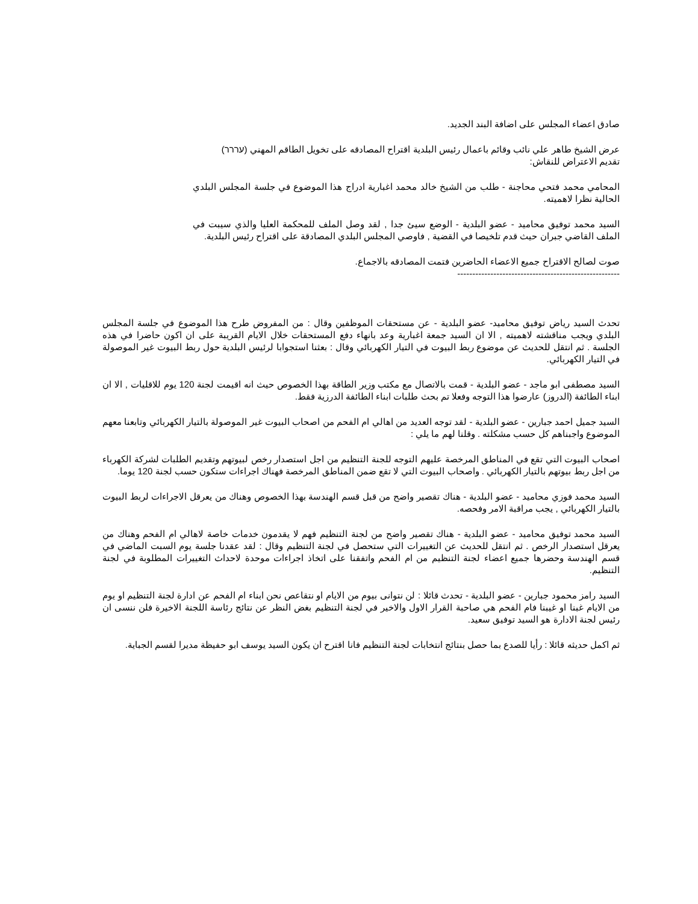صادق اعضاء المجلس على اضافة البند الجديد.
عرض الشيخ طاهر علي نائب وقائم باعمال رئيس البلدية اقتراح المصادقه على تخويل الطاقم المهني (עררר)
تقديم الاعتراض للنقاش:
المحامي محمد فتحي محاجنة - طلب من الشيخ خالد محمد اغبارية ادراج هذا الموضوع في جلسة المجلس البلدي الحالية نظرا لاهميته.
السيد محمد توفيق محاميد - عضو البلدية - الوضع سيئ جدا , لقد وصل الملف للمحكمة العليا والذي سيبت في الملف القاضي جبران حيث قدم تلخيصا في القضية , فاوصي المجلس البلدي المصادقة على اقتراح رئيس البلدية.
صوت لصالح الاقتراح جميع الاعضاء الحاضرين فتمت المصادقه بالاجماع.
------------------------------------------------------
تحدث السيد رياض توفيق محاميد- عضو البلدية - عن مستحقات الموظفين وقال : من المفروض طرح هذا الموضوع في جلسة المجلس البلدي ويجب مناقشته لاهميته , الا ان السيد جمعة اغبارية وعد بانهاء دفع المستحقات خلال الايام القريبة على ان اكون حاضرا في هذه الجلسة . ثم انتقل للحديث عن موضوع ربط البيوت في التيار الكهربائي وقال : بعثنا استجوابا لرئيس البلدية حول ربط البيوت غير الموصولة في التيار الكهربائي.
السيد مصطفى ابو ماجد - عضو البلدية - قمت بالاتصال مع مكتب وزير الطاقة بهذا الخصوص حيث انه اقيمت لجنة 120 يوم للاقليات , الا ان ابناء الطائفة (الدروز) عارضوا هذا التوجه وفعلا تم بحث طلبات ابناء الطائفة الدرزية فقط.
السيد جميل احمد جبارين - عضو البلدية - لقد توجه العديد من اهالي ام الفحم من اصحاب البيوت غير الموصولة بالتيار الكهربائي وتابعنا معهم الموضوع واجبناهم كل حسب مشكلته . وقلنا لهم ما يلي :
اصحاب البيوت التي تقع في المناطق المرخصة عليهم التوجه للجنة التنظيم من اجل استصدار رخص لبيوتهم وتقديم الطلبات لشركة الكهرباء من اجل ربط بيوتهم بالتيار الكهربائي . واصحاب البيوت التي لا تقع ضمن المناطق المرخصة فهناك اجراءات ستكون حسب لجنة 120 يوما.
السيد محمد فوزي محاميد - عضو البلدية - هناك تقصير واضح من قبل قسم الهندسة بهذا الخصوص وهناك من يعرقل الاجراءات لربط البيوت بالتيار الكهربائي , يجب مراقبة الامر وفحصه.
السيد محمد توفيق محاميد - عضو البلدية - هناك تقصير واضح من لجنة التنظيم فهم لا يقدمون خدمات خاصة لاهالي ام الفحم وهناك من يعرقل استصدار الرخص . ثم انتقل للحديث عن التغييرات التي ستحصل في لجنة التنظيم وقال : لقد عقدنا جلسة يوم السبت الماضي في قسم الهندسة وحضرها جميع اعضاء لجنة التنظيم من ام الفحم واتفقنا على اتخاذ اجراءات موحدة لاحداث التغييرات المطلوبة في لجنة التنظيم.
السيد رامز محمود جبارين - عضو البلدية - تحدث قائلا : لن نتوانى بيوم من الايام او نتقاعص نحن ابناء ام الفحم عن ادارة لجنة التنظيم او يوم من الايام غبنا او غيبنا فام الفحم هي صاحبة القرار الاول والاخير في لجنة التنظيم بغض النظر عن نتائج رئاسة اللجنة الاخيرة فلن ننسى ان رئيس لجنة الادارة هو السيد توفيق سعيد.
ثم اكمل حديثه قائلا : رأيا للصدع بما حصل بنتائج انتخابات لجنة التنظيم فانا اقترح ان يكون السيد يوسف ابو حفيظة مديرا لقسم الجباية.